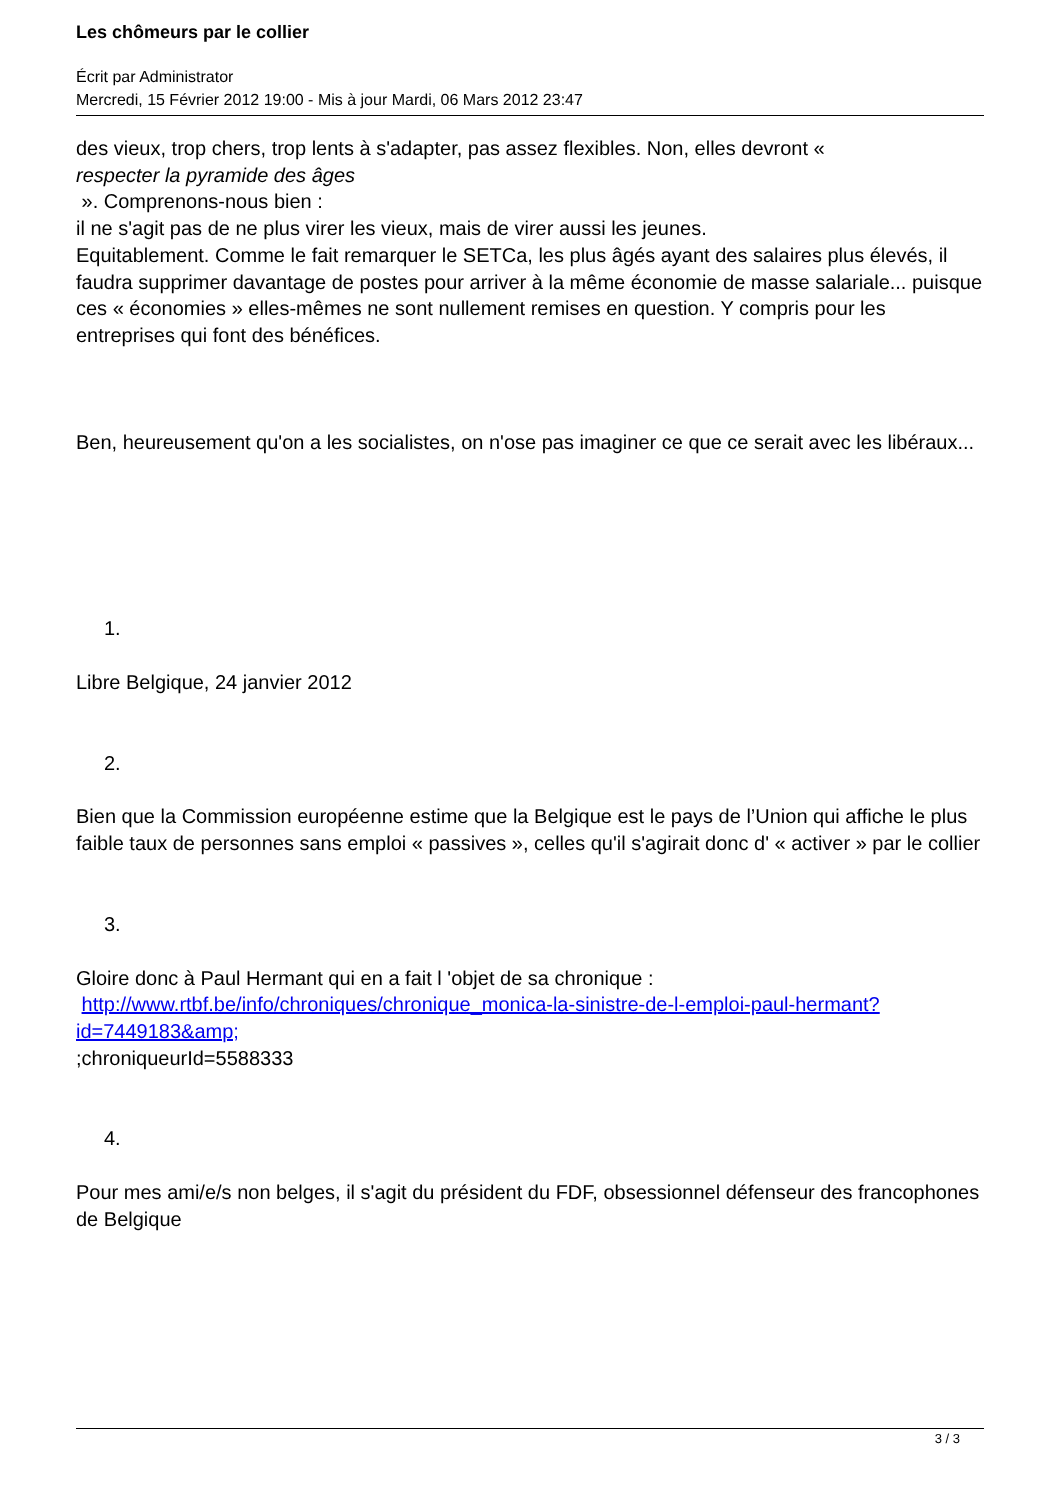Les chômeurs par le collier
Écrit par Administrator
Mercredi, 15 Février 2012 19:00 - Mis à jour Mardi, 06 Mars 2012 23:47
des vieux, trop chers, trop lents à s'adapter, pas assez flexibles. Non, elles devront «
respecter la pyramide des âges
». Comprenons-nous bien :
il ne s'agit pas de ne plus virer les vieux, mais de virer aussi les jeunes.
Equitablement. Comme le fait remarquer le SETCa, les plus âgés ayant des salaires plus élevés, il faudra supprimer davantage de postes pour arriver à la même économie de masse salariale... puisque ces « économies » elles-mêmes ne sont nullement remises en question. Y compris pour les entreprises qui font des bénéfices.
Ben, heureusement qu'on a les socialistes, on n'ose pas imaginer ce que ce serait avec les libéraux...
1.
Libre Belgique, 24 janvier 2012
2.
Bien que la Commission européenne estime que la Belgique est le pays de l’Union qui affiche le plus faible taux de personnes sans emploi « passives », celles qu'il s'agirait donc d' « activer » par le collier
3.
Gloire donc à Paul Hermant qui en a fait l 'objet de sa chronique : http://www.rtbf.be/info/chroniques/chronique_monica-la-sinistre-de-l-emploi-paul-hermant?id=7449183&amp;
;chroniqueurId=5588333
4.
Pour mes ami/e/s non belges, il s'agit du président du FDF, obsessionnel défenseur des francophones de Belgique
3 / 3